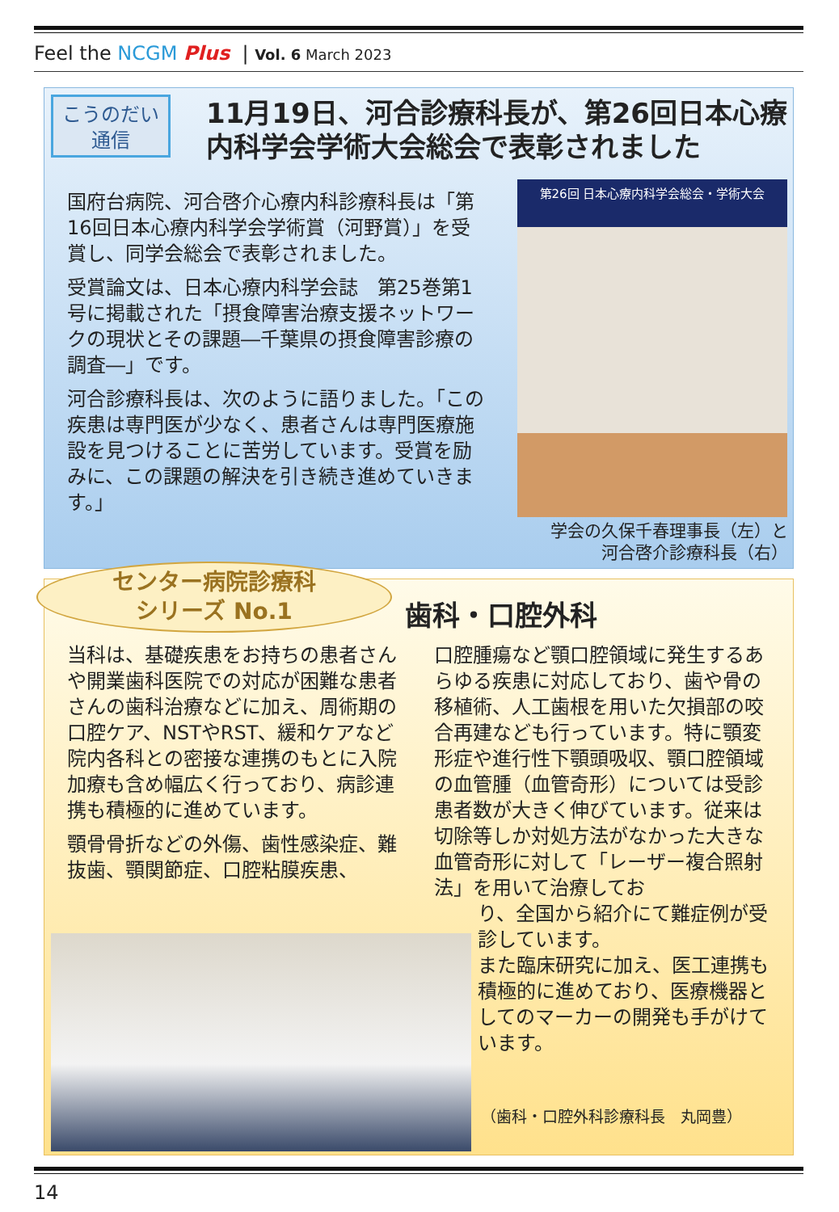Feel the NCGM Plus | Vol. 6 March 2023
こうのだい
通信
11月19日、河合診療科長が、第26回日本心療内科学会学術大会総会で表彰されました
国府台病院、河合啓介心療内科診療科長は「第16回日本心療内科学会学術賞（河野賞）」を受賞し、同学会総会で表彰されました。
受賞論文は、日本心療内科学会誌　第25巻第1号に掲載された「摂食障害治療支援ネットワークの現状とその課題―千葉県の摂食障害診療の調査―」です。
河合診療科長は、次のように語りました。「この疾患は専門医が少なく、患者さんは専門医療施設を見つけることに苦労しています。受賞を励みに、この課題の解決を引き続き進めていきます。」
第26回 日本心療内科学会総会・学術大会
学会の久保千春理事長（左）と
河合啓介診療科長（右）
センター病院診療科
シリーズ No.1
歯科・口腔外科
当科は、基礎疾患をお持ちの患者さんや開業歯科医院での対応が困難な患者さんの歯科治療などに加え、周術期の口腔ケア、NSTやRST、緩和ケアなど院内各科との密接な連携のもとに入院加療も含め幅広く行っており、病診連携も積極的に進めています。
顎骨骨折などの外傷、歯性感染症、難抜歯、顎関節症、口腔粘膜疾患、
口腔腫瘍など顎口腔領域に発生するあらゆる疾患に対応しており、歯や骨の移植術、人工歯根を用いた欠損部の咬合再建なども行っています。特に顎変形症や進行性下顎頭吸収、顎口腔領域の血管腫（血管奇形）については受診患者数が大きく伸びています。従来は切除等しか対処方法がなかった大きな血管奇形に対して「レーザー複合照射法」を用いて治療してお
り、全国から紹介にて難症例が受診しています。
また臨床研究に加え、医工連携も積極的に進めており、医療機器としてのマーカーの開発も手がけています。
（歯科・口腔外科診療科長　丸岡豊）
14